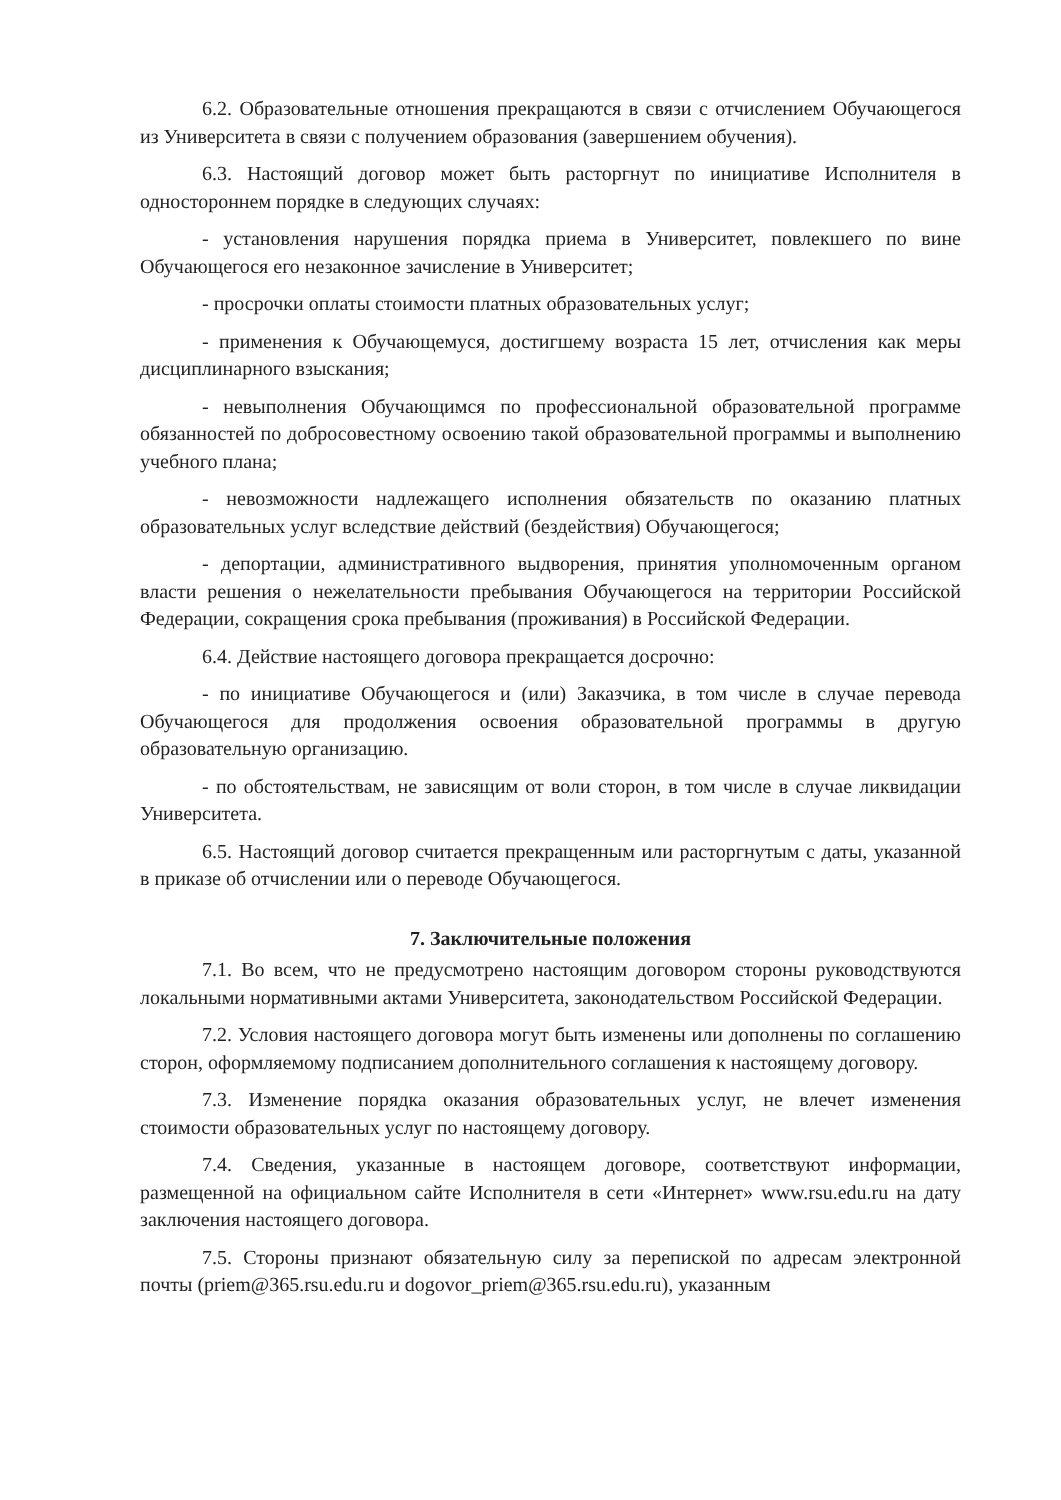6.2. Образовательные отношения прекращаются в связи с отчислением Обучающегося из Университета в связи с получением образования (завершением обучения).
6.3. Настоящий договор может быть расторгнут по инициативе Исполнителя в одностороннем порядке в следующих случаях:
- установления нарушения порядка приема в Университет, повлекшего по вине Обучающегося его незаконное зачисление в Университет;
- просрочки оплаты стоимости платных образовательных услуг;
- применения к Обучающемуся, достигшему возраста 15 лет, отчисления как меры дисциплинарного взыскания;
- невыполнения Обучающимся по профессиональной образовательной программе обязанностей по добросовестному освоению такой образовательной программы и выполнению учебного плана;
- невозможности надлежащего исполнения обязательств по оказанию платных образовательных услуг вследствие действий (бездействия) Обучающегося;
- депортации, административного выдворения, принятия уполномоченным органом власти решения о нежелательности пребывания Обучающегося на территории Российской Федерации, сокращения срока пребывания (проживания) в Российской Федерации.
6.4. Действие настоящего договора прекращается досрочно:
- по инициативе Обучающегося и (или) Заказчика, в том числе в случае перевода Обучающегося для продолжения освоения образовательной программы в другую образовательную организацию.
- по обстоятельствам, не зависящим от воли сторон, в том числе в случае ликвидации Университета.
6.5. Настоящий договор считается прекращенным или расторгнутым с даты, указанной в приказе об отчислении или о переводе Обучающегося.
7. Заключительные положения
7.1. Во всем, что не предусмотрено настоящим договором стороны руководствуются локальными нормативными актами Университета, законодательством Российской Федерации.
7.2. Условия настоящего договора могут быть изменены или дополнены по соглашению сторон, оформляемому подписанием дополнительного соглашения к настоящему договору.
7.3. Изменение порядка оказания образовательных услуг, не влечет изменения стоимости образовательных услуг по настоящему договору.
7.4. Сведения, указанные в настоящем договоре, соответствуют информации, размещенной на официальном сайте Исполнителя в сети «Интернет» www.rsu.edu.ru на дату заключения настоящего договора.
7.5. Стороны признают обязательную силу за перепиской по адресам электронной почты (priem@365.rsu.edu.ru и dogovor_priem@365.rsu.edu.ru), указанным